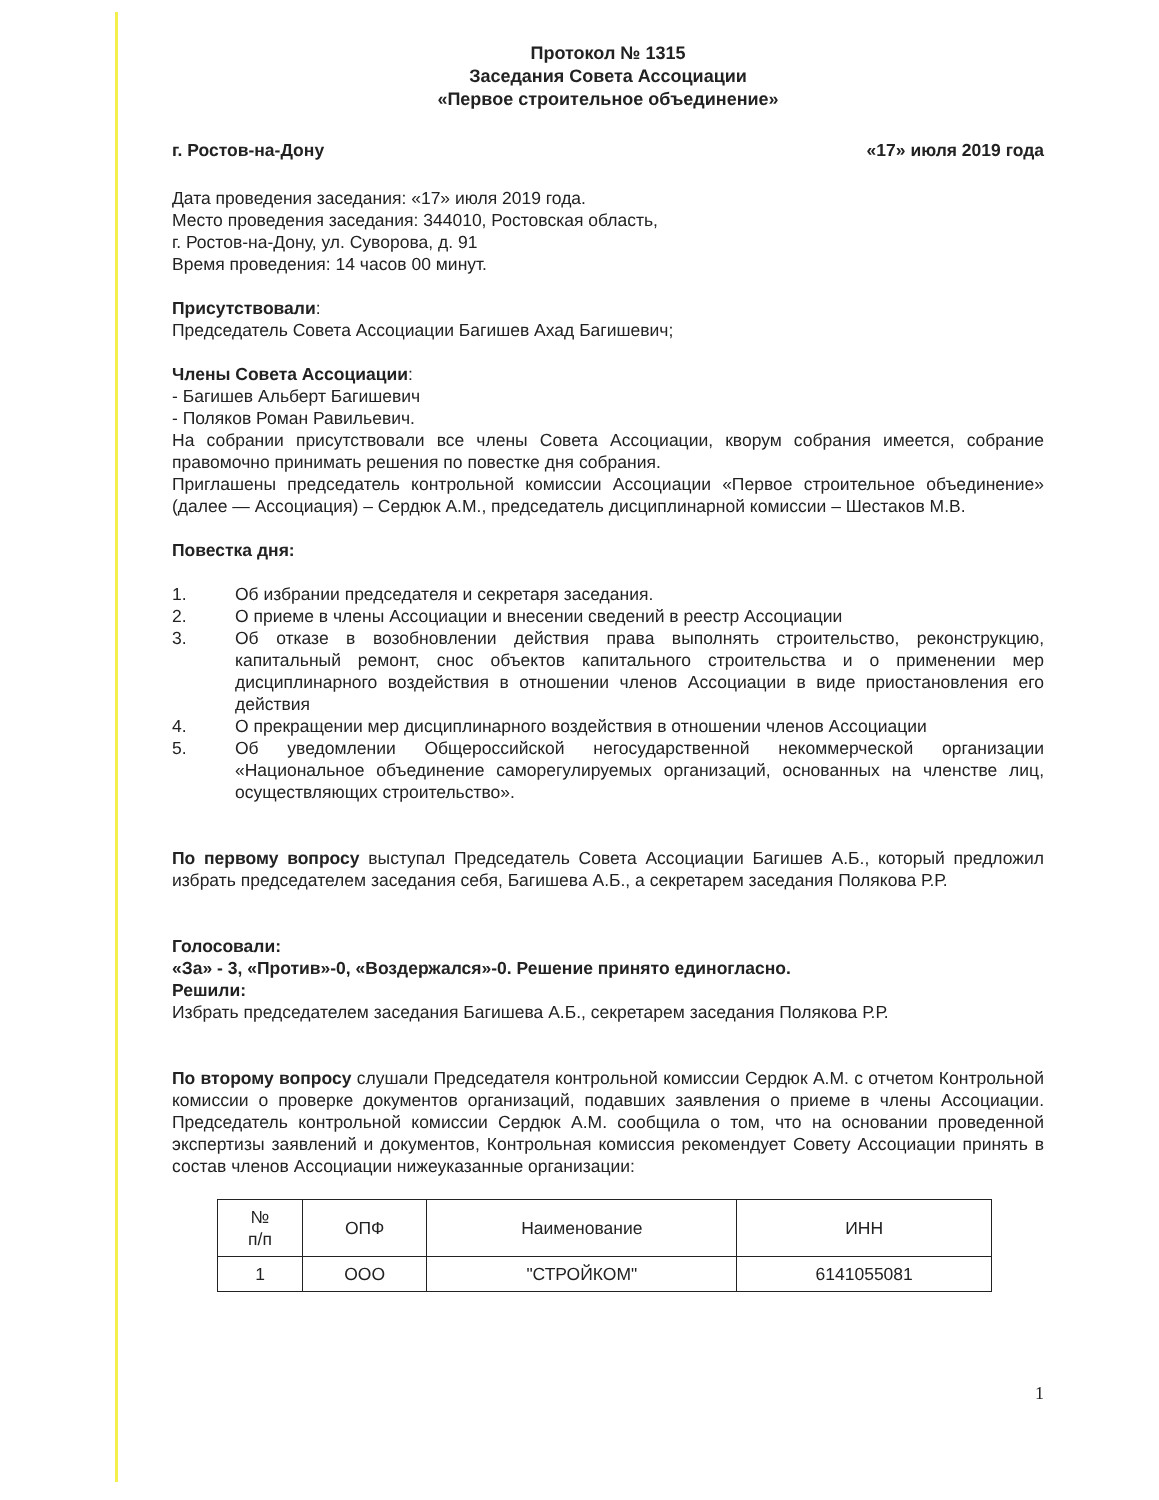Протокол № 1315
Заседания Совета Ассоциации
«Первое строительное объединение»
г. Ростов-на-Дону «17» июля 2019 года
Дата проведения заседания: «17» июля 2019 года.
Место проведения заседания: 344010, Ростовская область,
г. Ростов-на-Дону, ул. Суворова, д. 91
Время проведения: 14 часов 00 минут.
Присутствовали:
Председатель Совета Ассоциации Багишев Ахад Багишевич;
Члены Совета Ассоциации:
- Багишев Альберт Багишевич
- Поляков Роман Равильевич.
На собрании присутствовали все члены Совета Ассоциации, кворум собрания имеется, собрание правомочно принимать решения по повестке дня собрания.
Приглашены председатель контрольной комиссии Ассоциации «Первое строительное объединение» (далее — Ассоциация) – Сердюк А.М., председатель дисциплинарной комиссии – Шестаков М.В.
Повестка дня:
1. Об избрании председателя и секретаря заседания.
2. О приеме в члены Ассоциации и внесении сведений в реестр Ассоциации
3. Об отказе в возобновлении действия права выполнять строительство, реконструкцию, капитальный ремонт, снос объектов капитального строительства и о применении мер дисциплинарного воздействия в отношении членов Ассоциации в виде приостановления его действия
4. О прекращении мер дисциплинарного воздействия в отношении членов Ассоциации
5. Об уведомлении Общероссийской негосударственной некоммерческой организации «Национальное объединение саморегулируемых организаций, основанных на членстве лиц, осуществляющих строительство».
По первому вопросу выступал Председатель Совета Ассоциации Багишев А.Б., который предложил избрать председателем заседания себя, Багишева А.Б., а секретарем заседания Полякова Р.Р.
Голосовали:
«За» - 3, «Против»-0, «Воздержался»-0. Решение принято единогласно.
Решили:
Избрать председателем заседания Багишева А.Б., секретарем заседания Полякова Р.Р.
По второму вопросу слушали Председателя контрольной комиссии Сердюк А.М. с отчетом Контрольной комиссии о проверке документов организаций, подавших заявления о приеме в члены Ассоциации. Председатель контрольной комиссии Сердюк А.М. сообщила о том, что на основании проведенной экспертизы заявлений и документов, Контрольная комиссия рекомендует Совету Ассоциации принять в состав членов Ассоциации нижеуказанные организации:
| № п/п | ОПФ | Наименование | ИНН |
| --- | --- | --- | --- |
| 1 | ООО | "СТРОЙКОМ" | 6141055081 |
1